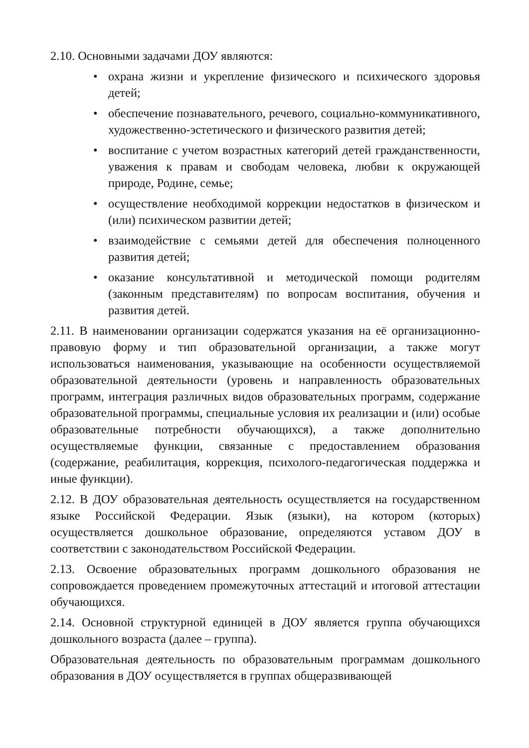2.10. Основными задачами ДОУ являются:
• охрана жизни и укрепление физического и психического здоровья детей;
• обеспечение познавательного, речевого, социально-коммуникативного, художественно-эстетического и физического развития детей;
• воспитание с учетом возрастных категорий детей гражданственности, уважения к правам и свободам человека, любви к окружающей природе, Родине, семье;
• осуществление необходимой коррекции недостатков в физическом и (или) психическом развитии детей;
• взаимодействие с семьями детей для обеспечения полноценного развития детей;
• оказание консультативной и методической помощи родителям (законным представителям) по вопросам воспитания, обучения и развития детей.
2.11. В наименовании организации содержатся указания на её организационно-правовую форму и тип образовательной организации, а также могут использоваться наименования, указывающие на особенности осуществляемой образовательной деятельности (уровень и направленность образовательных программ, интеграция различных видов образовательных программ, содержание образовательной программы, специальные условия их реализации и (или) особые образовательные потребности обучающихся), а также дополнительно осуществляемые функции, связанные с предоставлением образования (содержание, реабилитация, коррекция, психолого-педагогическая поддержка и иные функции).
2.12. В ДОУ образовательная деятельность осуществляется на государственном языке Российской Федерации. Язык (языки), на котором (которых) осуществляется дошкольное образование, определяются уставом ДОУ в соответствии с законодательством Российской Федерации.
2.13. Освоение образовательных программ дошкольного образования не сопровождается проведением промежуточных аттестаций и итоговой аттестации обучающихся.
2.14. Основной структурной единицей в ДОУ является группа обучающихся дошкольного возраста (далее – группа).
Образовательная деятельность по образовательным программам дошкольного образования в ДОУ осуществляется в группах общеразвивающей